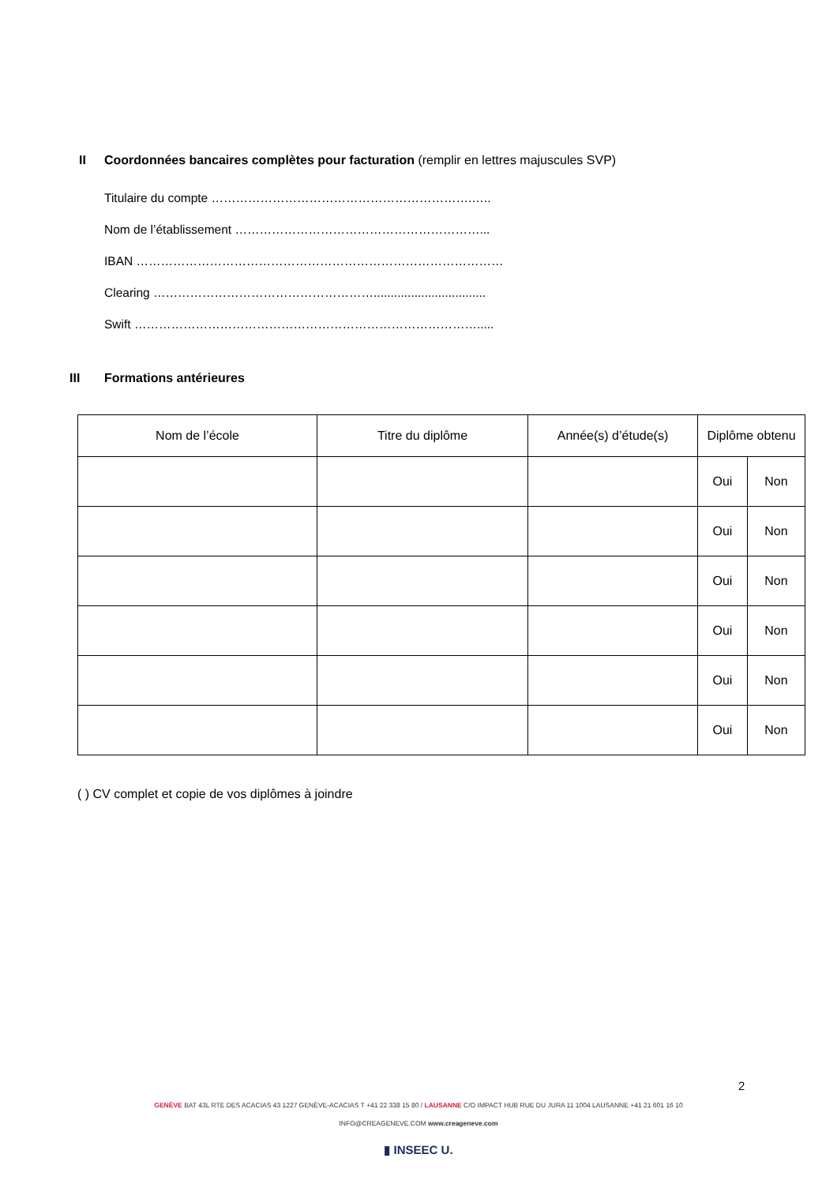II Coordonnées bancaires complètes pour facturation (remplir en lettres majuscules SVP)
Titulaire du compte ……………………………………………………….…..
Nom de l’établissement ……………………………………………………...
IBAN ………………………………………………………………………………
Clearing ……………………………………………….................................
Swift ………………………………………………………………………….....
III Formations antérieures
| Nom de l’école | Titre du diplôme | Année(s) d’étude(s) | Diplôme obtenu | |
| --- | --- | --- | --- | --- |
| | | | Oui | Non |
| | | | Oui | Non |
| | | | Oui | Non |
| | | | Oui | Non |
| | | | Oui | Non |
| | | | Oui | Non |
( ) CV complet et copie de vos diplômes à joindre
2
GENÈVE BAT 43L RTE DES ACACIAS 43 1227 GENÈVE-ACACIAS T +41 22 338 15 80 / LAUSANNE C/O IMPACT HUB RUE DU JURA 11 1004 LAUSANNE +41 21 601 16 10
INFO@CREAGENEVE.COM www.creageneve.com
▮ INSEEC U.